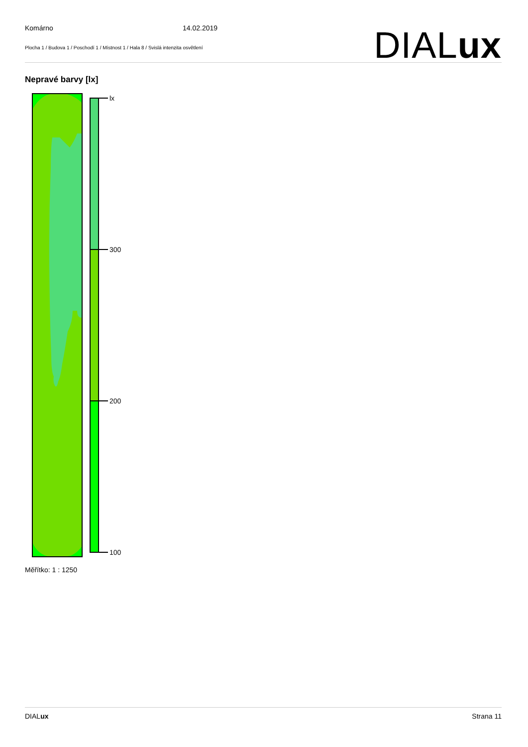Komárno 14.02.2019
Plocha 1 / Budova 1 / Poschodí 1 / Místnost 1 / Hala 8 / Svislá intenzita osvětlení
DIALux
Nepravé barvy [lx]
lx
300
200
100
Měřítko: 1 : 1250
DIALux Strana 11